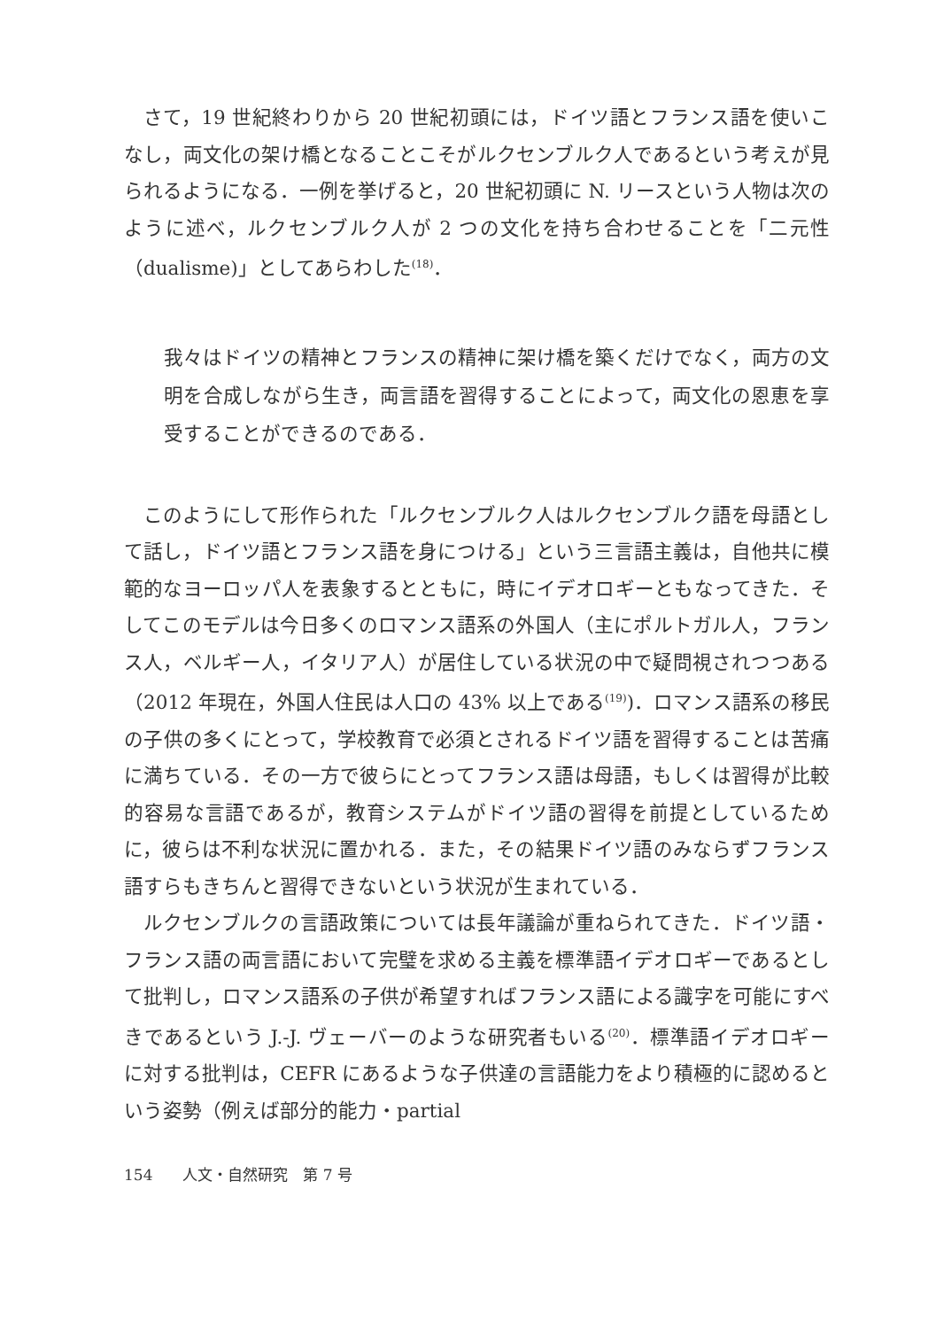さて，19 世紀終わりから 20 世紀初頭には，ドイツ語とフランス語を使いこなし，両文化の架け橋となることこそがルクセンブルク人であるという考えが見られるようになる．一例を挙げると，20 世紀初頭に N. リースという人物は次のように述べ，ルクセンブルク人が 2 つの文化を持ち合わせることを「二元性（dualisme)」としてあらわした<sup>(18)</sup>．
我々はドイツの精神とフランスの精神に架け橋を築くだけでなく，両方の文明を合成しながら生き，両言語を習得することによって，両文化の恩恵を享受することができるのである．
このようにして形作られた「ルクセンブルク人はルクセンブルク語を母語として話し，ドイツ語とフランス語を身につける」という三言語主義は，自他共に模範的なヨーロッパ人を表象するとともに，時にイデオロギーともなってきた．そしてこのモデルは今日多くのロマンス語系の外国人（主にポルトガル人，フランス人，ベルギー人，イタリア人）が居住している状況の中で疑問視されつつある（2012 年現在，外国人住民は人口の 43% 以上である<sup>(19)</sup>)．ロマンス語系の移民の子供の多くにとって，学校教育で必須とされるドイツ語を習得することは苦痛に満ちている．その一方で彼らにとってフランス語は母語，もしくは習得が比較的容易な言語であるが，教育システムがドイツ語の習得を前提としているために，彼らは不利な状況に置かれる．また，その結果ドイツ語のみならずフランス語すらもきちんと習得できないという状況が生まれている．
ルクセンブルクの言語政策については長年議論が重ねられてきた．ドイツ語・フランス語の両言語において完璧を求める主義を標準語イデオロギーであるとして批判し，ロマンス語系の子供が希望すればフランス語による識字を可能にすべきであるという J.-J. ヴェーバーのような研究者もいる<sup>(20)</sup>．標準語イデオロギーに対する批判は，CEFR にあるような子供達の言語能力をより積極的に認めるという姿勢（例えば部分的能力・partial
154　　人文・自然研究　第 7 号